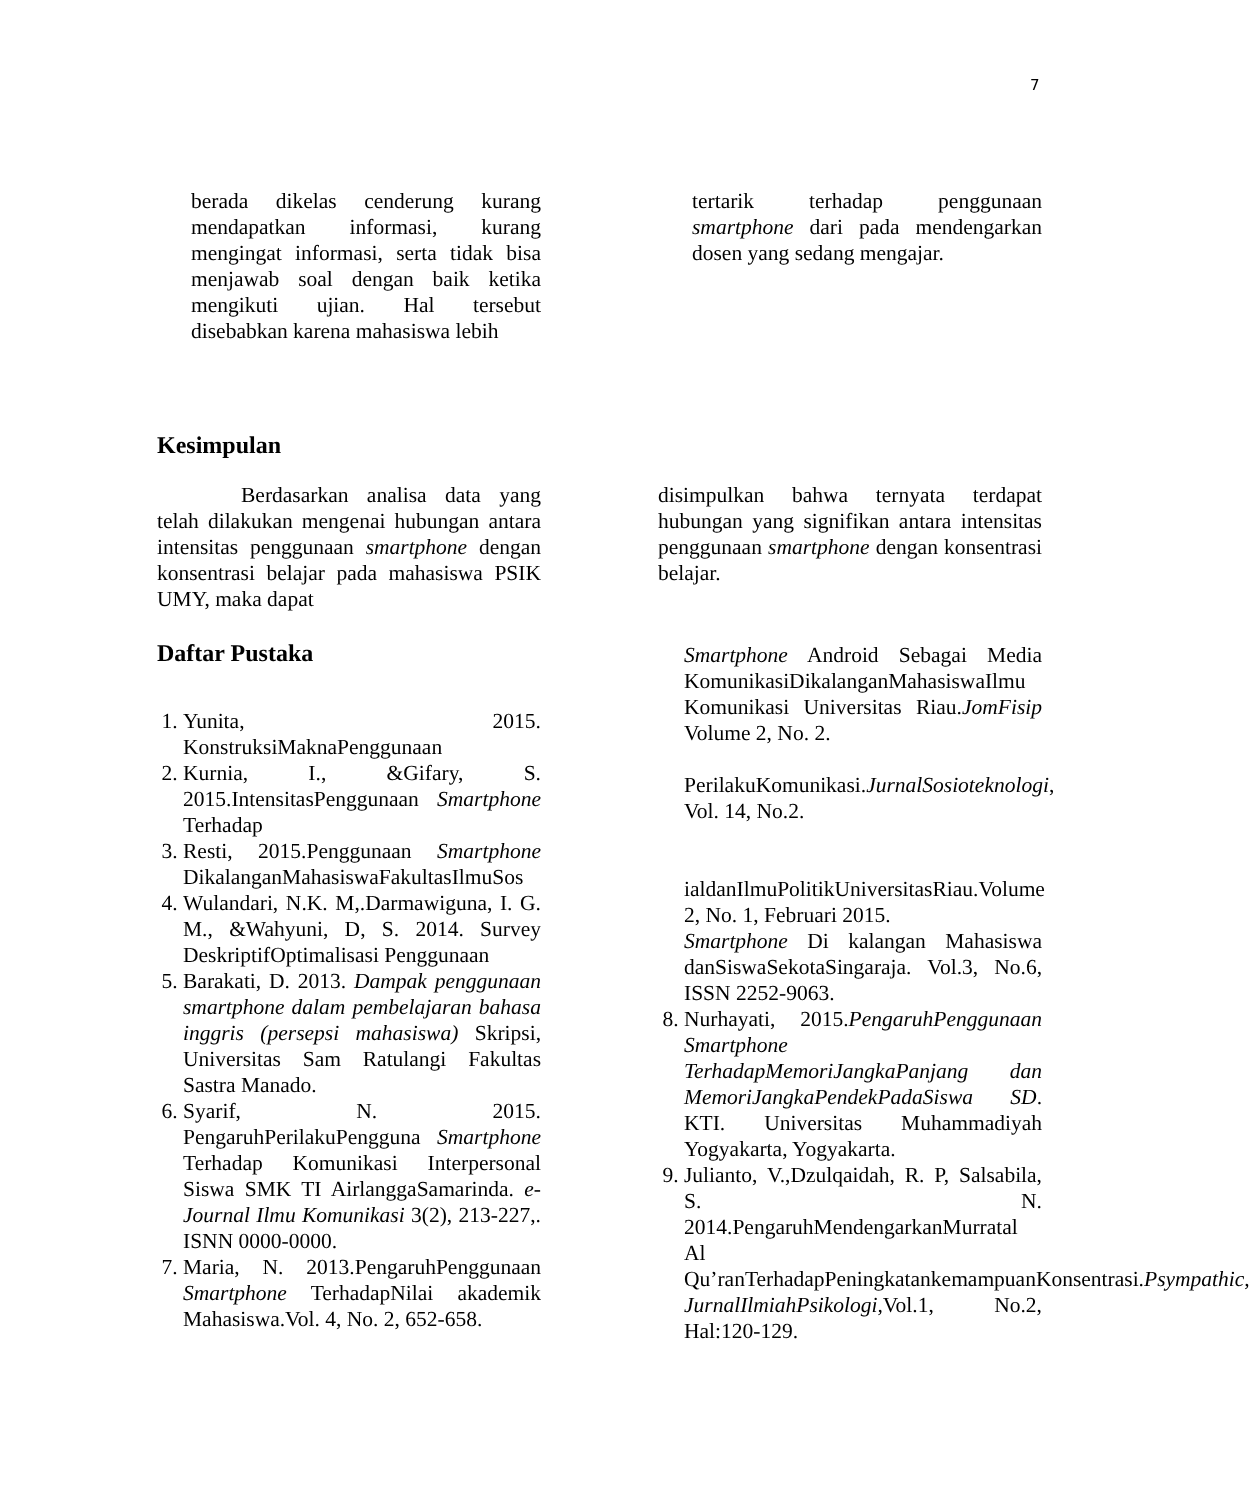7
berada dikelas cenderung kurang mendapatkan informasi, kurang mengingat informasi, serta tidak bisa menjawab soal dengan baik ketika mengikuti ujian. Hal tersebut disebabkan karena mahasiswa lebih
tertarik terhadap penggunaan smartphone dari pada mendengarkan dosen yang sedang mengajar.
Kesimpulan
Berdasarkan analisa data yang telah dilakukan mengenai hubungan antara intensitas penggunaan smartphone dengan konsentrasi belajar pada mahasiswa PSIK UMY, maka dapat
disimpulkan bahwa ternyata terdapat hubungan yang signifikan antara intensitas penggunaan smartphone dengan konsentrasi belajar.
Daftar Pustaka
1. Yunita, 2015. KonstruksiMaknaPenggunaan
2. Kurnia, I., &Gifary, S. 2015.IntensitasPenggunaan Smartphone Terhadap
3. Resti, 2015.Penggunaan Smartphone DikalanganMahasiswaFakultasIlmuSos
4. Wulandari, N.K. M,.Darmawiguna, I. G. M., &Wahyuni, D, S. 2014. Survey DeskriptifOptimalisasi Penggunaan
5. Barakati, D. 2013. Dampak penggunaan smartphone dalam pembelajaran bahasa inggris (persepsi mahasiswa) Skripsi, Universitas Sam Ratulangi Fakultas Sastra Manado.
6. Syarif, N. 2015. PengaruhPerilakuPengguna Smartphone Terhadap Komunikasi Interpersonal Siswa SMK TI AirlanggaSamarinda. e-Journal Ilmu Komunikasi 3(2), 213-227,. ISNN 0000-0000.
7. Maria, N. 2013.PengaruhPenggunaan Smartphone TerhadapNilai akademik Mahasiswa.Vol. 4, No. 2, 652-658.
Smartphone Android Sebagai Media KomunikasiDikalanganMahasiswaIlmu Komunikasi Universitas Riau.JomFisip Volume 2, No. 2.
PerilakuKomunikasi.JurnalSosioteknologi, Vol. 14, No.2.
ialdanIlmuPolitikUniversitasRiau.Volume 2, No. 1, Februari 2015.
Smartphone Di kalangan Mahasiswa danSiswaSekotaSingaraja. Vol.3, No.6, ISSN 2252-9063.
8. Nurhayati, 2015.PengaruhPenggunaan Smartphone TerhadapMemoriJangkaPanjang dan MemoriJangkaPendekPadaSiswa SD. KTI. Universitas Muhammadiyah Yogyakarta, Yogyakarta.
9. Julianto, V.,Dzulqaidah, R. P, Salsabila, S. N. 2014.PengaruhMendengarkanMurratal Al Qu’ranTerhadapPeningkatankemampuanKonsentrasi.Psympathic, JurnalIlmiahPsikologi, Vol.1, No.2, Hal:120-129.